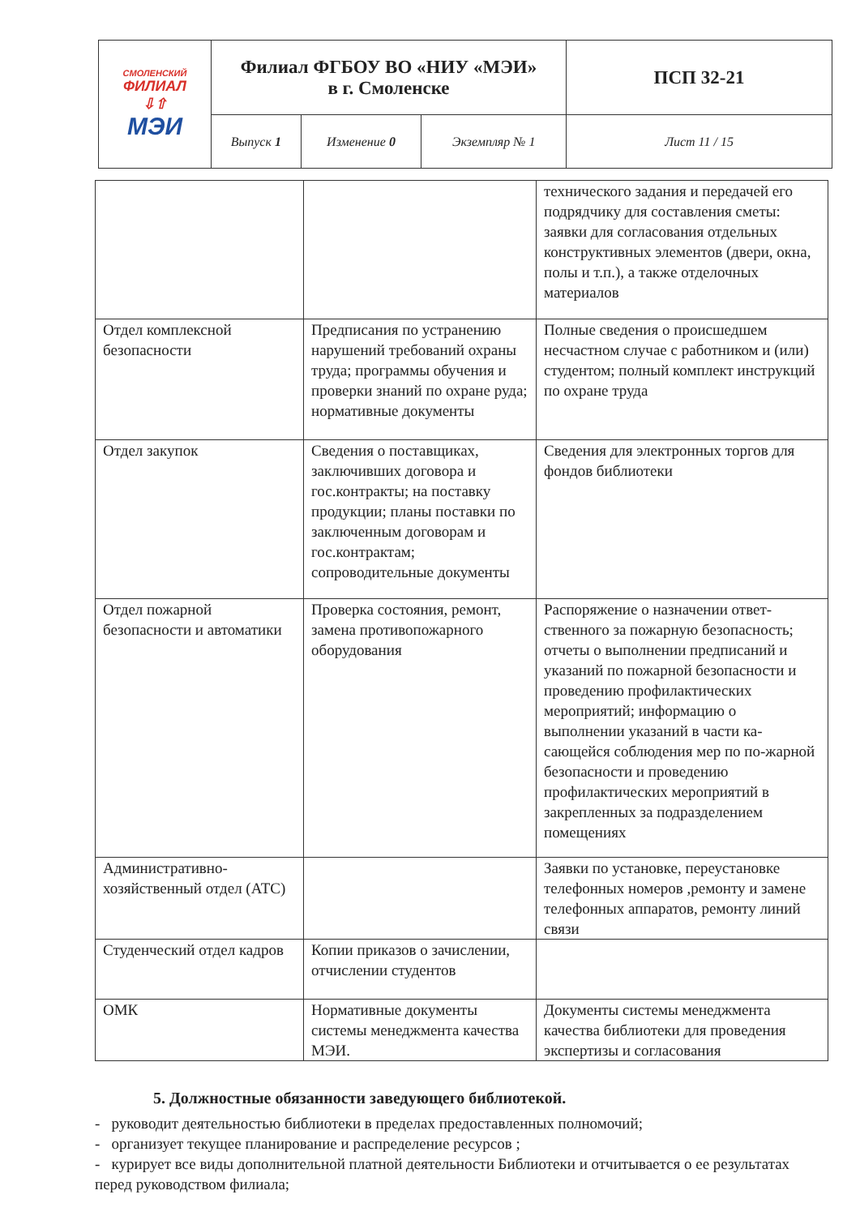| СМОЛЕНСКИЙ ФИЛИАЛ ⇩⇧ МЭИ | Филиал ФГБОУ ВО «НИУ «МЭИ» в г. Смоленске | | | ПСП 32-21 |
| | Выпуск 1 | Изменение 0 | Экземпляр № 1 | Лист 11 / 15 |
| | | технического задания и передачей его подрядчику для составления сметы: заявки для согласования отдельных конструктивных элементов (двери, окна, полы и т.п.), а также отделочных материалов |
| Отдел комплексной безопасности | Предписания по устранению нарушений требований охраны труда; программы обучения и проверки знаний по охране руда; нормативные документы | Полные сведения о происшедшем несчастном случае с работником и (или) студентом; полный комплект инструкций по охране труда |
| Отдел закупок | Сведения о поставщиках, заключивших договора и гос.контракты; на поставку продукции; планы поставки по заключенным договорам и гос.контрактам; сопроводительные документы | Сведения для электронных торгов для фондов библиотеки |
| Отдел пожарной безопасности и автоматики | Проверка состояния, ремонт, замена противопожарного оборудования | Распоряжение о назначении ответ-ственного за пожарную безопасность; отчеты о выполнении предписаний и указаний по пожарной безопасности и проведению профилактических мероприятий; информацию о выполнении указаний в части ка-сающейся соблюдения мер по по-жарной безопасности и проведению профилактических мероприятий в закрепленных за подразделением помещениях |
| Административно-хозяйственный отдел (АТС) | | Заявки по установке, переустановке телефонных номеров ,ремонту и замене телефонных аппаратов, ремонту линий связи |
| Студенческий отдел кадров | Копии приказов о зачислении, отчислении студентов | |
| ОМК | Нормативные документы системы менеджмента качества МЭИ. | Документы системы менеджмента качества библиотеки для проведения экспертизы и согласования |
5. Должностные обязанности заведующего библиотекой.
- руководит деятельностью библиотеки в пределах предоставленных полномочий;
- организует текущее планирование и распределение ресурсов ;
- курирует все виды дополнительной платной деятельности Библиотеки и отчитывается о ее результатах перед руководством филиала;